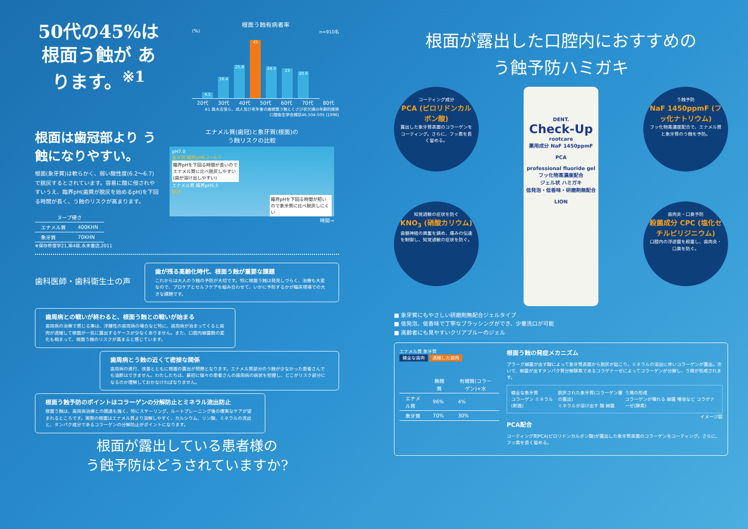50代の45%は 根面う蝕が あります。<sup>※1</sup>
根面う蝕有病者率
(%) n=910名
4.5
16.4
25.8
45
24.5
23
20.6
20代 30代 40代 50代 60代 70代 80代
※1 眞木吉信ら、成人及び老年者の歯根面う蝕とくさび状欠損の年齢的推移
口腔衛生学会雑誌46,504-505 (1996)
根面は歯冠部より う蝕になりやすい。
根面(象牙質)は軟らかく、弱い酸性度(6.2〜6.7)で脱灰するとされています。容易に酸に侵されやすいうえ、臨界pH(歯質が脱灰を始めるpH)を下回る時間が長く、う蝕のリスクが高まります。
| ヌープ硬さ | |
| --- | --- |
| エナメル質 | 400KHN |
| 象牙質 | 70KHN |
※保存修復学21,第4版,永末書店,2011
エナメル質(歯冠)と象牙質(根面)の
う蝕リスクの比較
pH7.0
象牙質 臨界pH6.2〜6.7
臨界pHを下回る時間が長いのでエナメル質に比べ脱灰しやすい(歯が溶け出しやすい)
エナメル質 臨界pH5.5
脱灰
臨界pHを下回る時間が短いので象牙質に比べ脱灰しにくい
時間→
歯科医師・歯科衛生士の声
歯が残る高齢化時代、根面う蝕が重要な課題
これからは大人のう蝕の予防が大切です。特に根面う蝕は発見しづらく、治療も大変なので、プロケアとセルフケアを組み合わせて、いかに予防するかが臨床現場での大きな課題です。
歯周病との戦いが終わると、根面う蝕との戦いが始まる
歯周病の治療で感じる事は、浮腫性の歯周病の場合など特に、歯周病が治まってくると歯肉が退縮して根面が一気に露出するケースが少なくありません。また、口腔内細菌数の変化も相まって、根面う蝕のリスクが高まると感じています。
歯周病とう蝕の近くて密接な関係
歯周病の進行、改善とともに根面の露出が問題となります。エナメル質部分のう蝕が少なかった患者さんでも油断はできません。わたしたちは、最初に個々の患者さんの歯周病の病状を把握し、どこがリスク部分になるのか理解しておかなければなりません。
根面う蝕予防のポイントはコラーゲンの分解防止とミネラル流出防止
根面う蝕は、歯周病治療との関連も強く、特にスケーリング、ルートプレーニング後の確実なケアが望まれるところです。実際の根面はエナメル質より溶解しやすく、カルシウム、リン酸、ミネラルの流出と、タンパク成分であるコラーゲンの分解防止がポイントになります。
根面が露出している患者様の
う蝕予防はどうされていますか?
根面が露出した口腔内におすすめの
う蝕予防ハミガキ
コーティング成分
PCA (ピロリドンカルボン酸)
露出した象牙質表面のコラーゲンをコーティング。さらに、フッ素を長く留める。
知覚過敏の症状を防ぐ
KNO<sub>3</sub> (硝酸カリウム)
歯髄神経の興奮を鎮め、痛みの伝達を制御し、知覚過敏の症状を防ぐ。
DENT.
Check-Up
rootcare
薬用成分 NaF 1450ppmF
PCA
professional fluoride gel
フッ化物高濃度配合
ジェル状 ハミガキ
低発泡・低香味・研磨剤無配合
LION
う蝕予防
NaF 1450ppmF (フッ化ナトリウム)
フッ化物高濃度配合で、エナメル質と象牙質のう蝕を予防。
歯肉炎・口臭予防
殺菌成分 CPC (塩化セチルピリジニウム)
口腔内の浮遊菌を殺菌し、歯肉炎・口臭を防ぐ。
■ 象牙質にもやさしい研磨剤無配合ジェルタイプ
■ 低発泡、低香味で丁寧なブラッシングができ、少量洗口が可能
■ 高齢者にも見やすいクリアブルーのジェル
エナメル質 象牙質
健全な歯肉 退縮した歯肉
| | 無機質 | 有機質(コラーゲン)+水 |
| --- | --- | --- |
| エナメル質 | 96% | 4% |
| 象牙質 | 70% | 30% |
根面う蝕の発症メカニズム
プラーク細菌が出す酸によって象牙質表面から脱灰が起こり、ミネラルの溶出に伴いコラーゲンが露出。次いで、細菌が出すタンパク質分解酵素であるコラゲナーゼによってコラーゲンが分解し、う窩が形成されます。
健全な象牙質
コラーゲン ミネラル (断面) 脱灰された象牙質(コラーゲン層の露出)
ミネラルが溶け出す 酸 細菌 う窩の形成
コラーゲンが壊れる 細菌 唾液など コラゲナーゼ(酵素)
イメージ図
PCA配合
コーティング剤PCA(ピロリドンカルボン酸)が露出した象牙質表面のコラーゲンをコーティング。さらに、フッ素を長く留める。